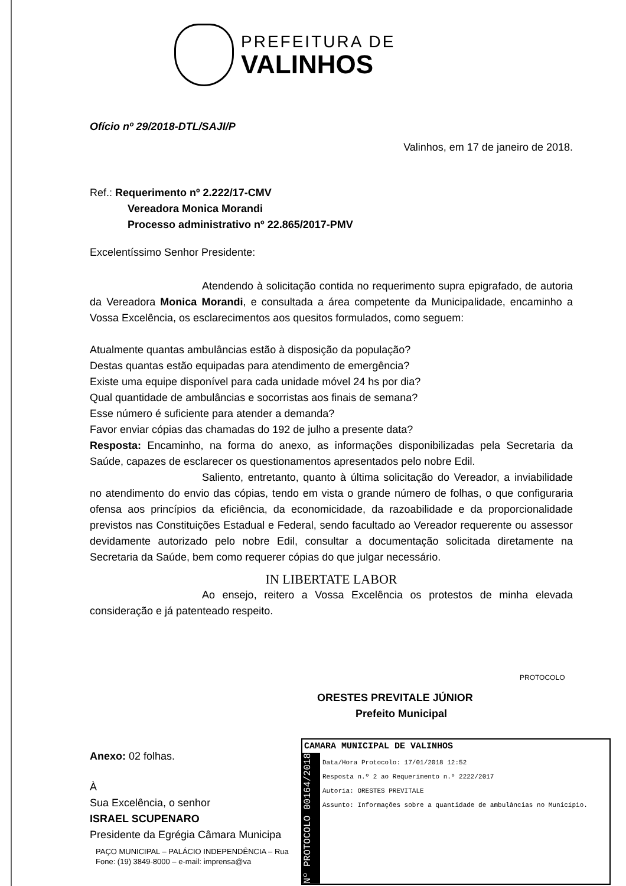PREFEITURA DE
VALINHOS
Ofício nº 29/2018-DTL/SAJI/P
Valinhos, em 17 de janeiro de 2018.
Ref.: Requerimento nº 2.222/17-CMV
Vereadora Monica Morandi
Processo administrativo nº 22.865/2017-PMV
Excelentíssimo Senhor Presidente:
Atendendo à solicitação contida no requerimento supra epigrafado, de autoria da Vereadora Monica Morandi, e consultada a área competente da Municipalidade, encaminho a Vossa Excelência, os esclarecimentos aos quesitos formulados, como seguem:
Atualmente quantas ambulâncias estão à disposição da população?
Destas quantas estão equipadas para atendimento de emergência?
Existe uma equipe disponível para cada unidade móvel 24 hs por dia?
Qual quantidade de ambulâncias e socorristas aos finais de semana?
Esse número é suficiente para atender a demanda?
Favor enviar cópias das chamadas do 192 de julho a presente data?
Resposta: Encaminho, na forma do anexo, as informações disponibilizadas pela Secretaria da Saúde, capazes de esclarecer os questionamentos apresentados pelo nobre Edil.
Saliento, entretanto, quanto à última solicitação do Vereador, a inviabilidade no atendimento do envio das cópias, tendo em vista o grande número de folhas, o que configuraria ofensa aos princípios da eficiência, da economicidade, da razoabilidade e da proporcionalidade previstos nas Constituições Estadual e Federal, sendo facultado ao Vereador requerente ou assessor devidamente autorizado pelo nobre Edil, consultar a documentação solicitada diretamente na Secretaria da Saúde, bem como requerer cópias do que julgar necessário.
IN LIBERTATE LABOR
Ao ensejo, reitero a Vossa Excelência os protestos de minha elevada consideração e já patenteado respeito.
ORESTES PREVITALE JÚNIOR
Prefeito Municipal
Anexo: 02 folhas.
À
Sua Excelência, o senhor
ISRAEL SCUPENARO
Presidente da Egrégia Câmara Municipa
PAÇO MUNICIPAL – PALÁCIO INDEPENDÊNCIA – Rua
Fone: (19) 3849-8000 – e-mail: imprensa@va
CAMARA MUNICIPAL DE VALINHOS
Nº PROTOCOLO 00164/2018
Data/Hora Protocolo: 17/01/2018 12:52
Resposta n.º 2 ao Requerimento n.º 2222/2017
Autoria: ORESTES PREVITALE
Assunto: Informações sobre a quantidade de ambulâncias no Município.
PROTOCOLO